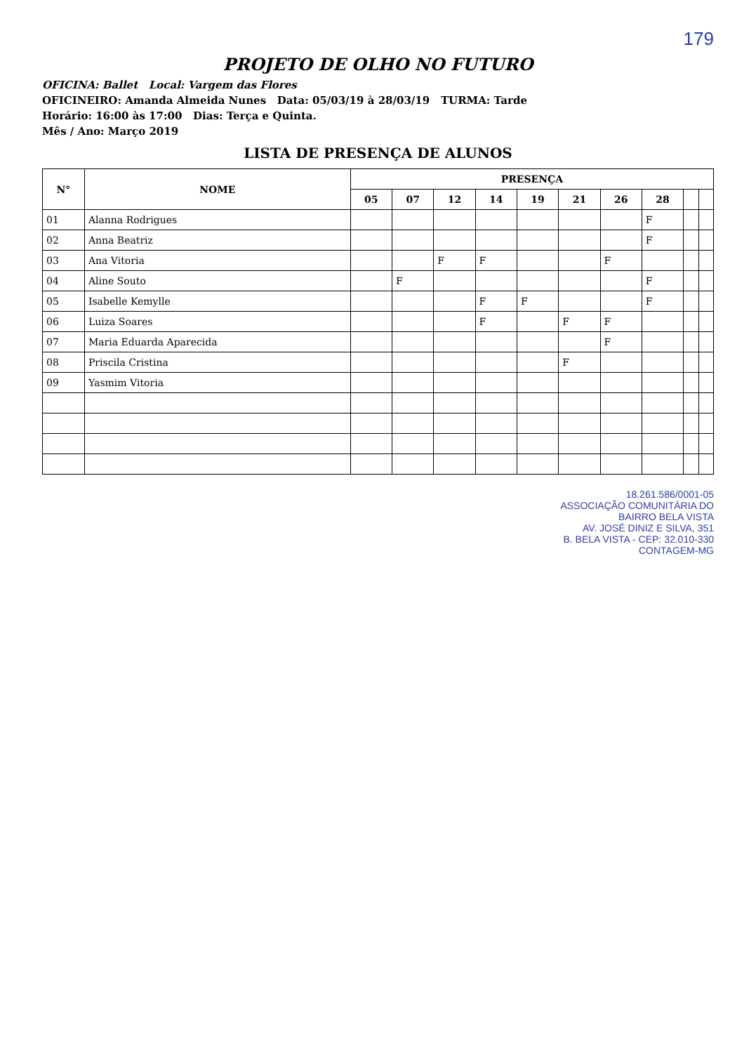179
PROJETO DE OLHO NO FUTURO
OFICINA: Ballet Local: Vargem das Flores
OFICINEIRO: Amanda Almeida Nunes Data: 05/03/19 à 28/03/19 TURMA: Tarde
Horário: 16:00 às 17:00 Dias: Terça e Quinta.
Mês / Ano: Março 2019
LISTA DE PRESENÇA DE ALUNOS
| N° | NOME | PRESENÇA | | | | | | | | | |
| --- | --- | --- | --- | --- | --- | --- | --- | --- | --- | --- | --- |
| | | 05 | 07 | 12 | 14 | 19 | 21 | 26 | 28 | | |
| 01 | Alanna Rodrigues | | | | | | | | F | | |
| 02 | Anna Beatriz | | | | | | | | F | | |
| 03 | Ana Vitoria | | | F | F | | | F | | | |
| 04 | Aline Souto | | F | | | | | | F | | |
| 05 | Isabelle Kemylle | | | | F | F | | | F | | |
| 06 | Luiza Soares | | | | F | | F | F | | | |
| 07 | Maria Eduarda Aparecida | | | | | | | F | | | |
| 08 | Priscila Cristina | | | | | | F | | | | |
| 09 | Yasmim Vitoria | | | | | | | | | | |
18.261.586/0001-05
ASSOCIAÇÃO COMUNITÁRIA DO
BAIRRO BELA VISTA
AV. JOSÉ DINIZ E SILVA, 351
B. BELA VISTA - CEP: 32.010-330
CONTAGEM-MG